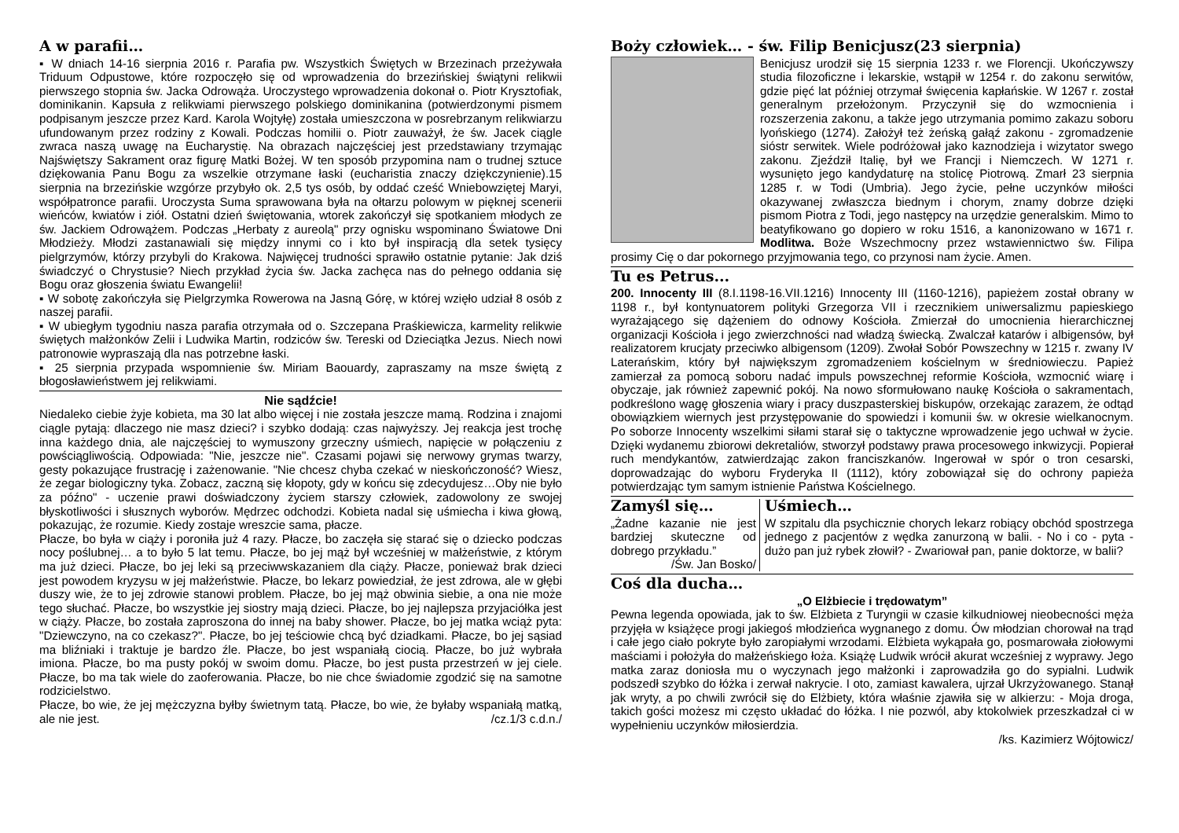A w parafii…
▪ W dniach 14-16 sierpnia 2016 r. Parafia pw. Wszystkich Świętych w Brzezinach przeżywała Triduum Odpustowe, które rozpoczęło się od wprowadzenia do brzezińskiej świątyni relikwii pierwszego stopnia św. Jacka Odrowąża. Uroczystego wprowadzenia dokonał o. Piotr Krysztofiak, dominikanin. Kapsuła z relikwiami pierwszego polskiego dominikanina (potwierdzonymi pismem podpisanym jeszcze przez Kard. Karola Wojtyłę) została umieszczona w posrebrzanym relikwiarzu ufundowanym przez rodziny z Kowali. Podczas homilii o. Piotr zauważył, że św. Jacek ciągle zwraca naszą uwagę na Eucharystię. Na obrazach najczęściej jest przedstawiany trzymając Najświętszy Sakrament oraz figurę Matki Bożej. W ten sposób przypomina nam o trudnej sztuce dziękowania Panu Bogu za wszelkie otrzymane łaski (eucharistia znaczy dziękczynienie).15 sierpnia na brzezińskie wzgórze przybyło ok. 2,5 tys osób, by oddać cześć Wniebowziętej Maryi, współpatronce parafii. Uroczysta Suma sprawowana była na ołtarzu polowym w pięknej scenerii wieńców, kwiatów i ziół. Ostatni dzień świętowania, wtorek zakończył się spotkaniem młodych ze św. Jackiem Odrowążem. Podczas „Herbaty z aureolą" przy ognisku wspominano Światowe Dni Młodzieży. Młodzi zastanawiali się między innymi co i kto był inspiracją dla setek tysięcy pielgrzymów, którzy przybyli do Krakowa. Najwięcej trudności sprawiło ostatnie pytanie: Jak dziś świadczyć o Chrystusie? Niech przykład życia św. Jacka zachęca nas do pełnego oddania się Bogu oraz głoszenia światu Ewangelii!
▪ W sobotę zakończyła się Pielgrzymka Rowerowa na Jasną Górę, w której wzięło udział 8 osób z naszej parafii.
▪ W ubiegłym tygodniu nasza parafia otrzymała od o. Szczepana Praśkiewicza, karmelity relikwie świętych małżonków Zelii i Ludwika Martin, rodziców św. Tereski od Dzieciątka Jezus. Niech nowi patronowie wypraszają dla nas potrzebne łaski.
▪ 25 sierpnia przypada wspomnienie św. Miriam Baouardy, zapraszamy na msze świętą z błogosławieństwem jej relikwiami.
Nie sądźcie!
Niedaleko ciebie żyje kobieta, ma 30 lat albo więcej i nie została jeszcze mamą. Rodzina i znajomi ciągle pytają: dlaczego nie masz dzieci? i szybko dodają: czas najwyższy. Jej reakcja jest trochę inna każdego dnia, ale najczęściej to wymuszony grzeczny uśmiech, napięcie w połączeniu z powściągliwością. Odpowiada: "Nie, jeszcze nie". Czasami pojawi się nerwowy grymas twarzy, gesty pokazujące frustrację i zażenowanie. "Nie chcesz chyba czekać w nieskończoność? Wiesz, że zegar biologiczny tyka. Zobacz, zaczną się kłopoty, gdy w końcu się zdecydujesz…Oby nie było za późno" - uczenie prawi doświadczony życiem starszy człowiek, zadowolony ze swojej błyskotliwości i słusznych wyborów. Mędrzec odchodzi. Kobieta nadal się uśmiecha i kiwa głową, pokazując, że rozumie. Kiedy zostaje wreszcie sama, płacze.
Płacze, bo była w ciąży i poroniła już 4 razy. Płacze, bo zaczęła się starać się o dziecko podczas nocy poślubnej… a to było 5 lat temu. Płacze, bo jej mąż był wcześniej w małżeństwie, z którym ma już dzieci. Płacze, bo jej leki są przeciwwskazaniem dla ciąży. Płacze, ponieważ brak dzieci jest powodem kryzysu w jej małżeństwie. Płacze, bo lekarz powiedział, że jest zdrowa, ale w głębi duszy wie, że to jej zdrowie stanowi problem. Płacze, bo jej mąż obwinia siebie, a ona nie może tego słuchać. Płacze, bo wszystkie jej siostry mają dzieci. Płacze, bo jej najlepsza przyjaciółka jest w ciąży. Płacze, bo została zaproszona do innej na baby shower. Płacze, bo jej matka wciąż pyta: "Dziewczyno, na co czekasz?". Płacze, bo jej teściowie chcą być dziadkami. Płacze, bo jej sąsiad ma bliźniaki i traktuje je bardzo źle. Płacze, bo jest wspaniałą ciocią. Płacze, bo już wybrała imiona. Płacze, bo ma pusty pokój w swoim domu. Płacze, bo jest pusta przestrzeń w jej ciele. Płacze, bo ma tak wiele do zaoferowania. Płacze, bo nie chce świadomie zgodzić się na samotne rodzicielstwo.
Płacze, bo wie, że jej mężczyzna byłby świetnym tatą. Płacze, bo wie, że byłaby wspaniałą matką, ale nie jest. /cz.1/3 c.d.n./
Boży człowiek… - św. Filip Benicjusz(23 sierpnia)
Benicjusz urodził się 15 sierpnia 1233 r. we Florencji. Ukończywszy studia filozoficzne i lekarskie, wstąpił w 1254 r. do zakonu serwitów, gdzie pięć lat później otrzymał święcenia kapłańskie. W 1267 r. został generalnym przełożonym. Przyczynił się do wzmocnienia i rozszerzenia zakonu, a także jego utrzymania pomimo zakazu soboru lyońskiego (1274). Założył też żeńską gałąź zakonu - zgromadzenie sióstr serwitek. Wiele podróżował jako kaznodzieja i wizytator swego zakonu. Zjeździł Italię, był we Francji i Niemczech. W 1271 r. wysunięto jego kandydaturę na stolicę Piotrową. Zmarł 23 sierpnia 1285 r. w Todi (Umbria). Jego życie, pełne uczynków miłości okazywanej zwłaszcza biednym i chorym, znamy dobrze dzięki pismom Piotra z Todi, jego następcy na urzędzie generalskim. Mimo to beatyfikowano go dopiero w roku 1516, a kanonizowano w 1671 r. Modlitwa. Boże Wszechmocny przez wstawiennictwo św. Filipa prosimy Cię o dar pokornego przyjmowania tego, co przynosi nam życie. Amen.
Tu es Petrus...
200. Innocenty III (8.I.1198-16.VII.1216) Innocenty III (1160-1216), papieżem został obrany w 1198 r., był kontynuatorem polityki Grzegorza VII i rzecznikiem uniwersalizmu papieskiego wyrażającego się dążeniem do odnowy Kościoła. Zmierzał do umocnienia hierarchicznej organizacji Kościoła i jego zwierzchności nad władzą świecką. Zwalczał katarów i albigensów, był realizatorem krucjaty przeciwko albigensom (1209). Zwołał Sobór Powszechny w 1215 r. zwany IV Laterańskim, który był największym zgromadzeniem kościelnym w średniowieczu. Papież zamierzał za pomocą soboru nadać impuls powszechnej reformie Kościoła, wzmocnić wiarę i obyczaje, jak również zapewnić pokój. Na nowo sformułowano naukę Kościoła o sakramentach, podkreślono wagę głoszenia wiary i pracy duszpasterskiej biskupów, orzekając zarazem, że odtąd obowiązkiem wiernych jest przystępowanie do spowiedzi i komunii św. w okresie wielkanocnym. Po soborze Innocenty wszelkimi siłami starał się o taktyczne wprowadzenie jego uchwał w życie. Dzięki wydanemu zbiorowi dekretaliów, stworzył podstawy prawa procesowego inkwizycji. Popierał ruch mendykantów, zatwierdzając zakon franciszkanów. Ingerował w spór o tron cesarski, doprowadzając do wyboru Fryderyka II (1112), który zobowiązał się do ochrony papieża potwierdzając tym samym istnienie Państwa Kościelnego.
Zamyśl się…
„Żadne kazanie nie jest bardziej skuteczne od dobrego przykładu.”
/Św. Jan Bosko/
Uśmiech…
W szpitalu dla psychicznie chorych lekarz robiący obchód spostrzega jednego z pacjentów z wędka zanurzoną w balii. - No i co - pyta - dużo pan już rybek złowił? - Zwariował pan, panie doktorze, w balii?
Coś dla ducha…
„O Elżbiecie i trędowatym”
Pewna legenda opowiada, jak to św. Elżbieta z Turyngii w czasie kilkudniowej nieobecności męża przyjęła w książęce progi jakiegoś młodzieńca wygnanego z domu. Ów młodzian chorował na trąd i całe jego ciało pokryte było zaropiałymi wrzodami. Elżbieta wykąpała go, posmarowała ziołowymi maściami i położyła do małżeńskiego łoża. Książę Ludwik wrócił akurat wcześniej z wyprawy. Jego matka zaraz doniosła mu o wyczynach jego małżonki i zaprowadziła go do sypialni. Ludwik podszedł szybko do łóżka i zerwał nakrycie. I oto, zamiast kawalera, ujrzał Ukrzyżowanego. Stanął jak wryty, a po chwili zwrócił się do Elżbiety, która właśnie zjawiła się w alkierzu: - Moja droga, takich gości możesz mi często układać do łóżka. I nie pozwól, aby ktokolwiek przeszkadzał ci w wypełnieniu uczynków miłosierdzia.
/ks. Kazimierz Wójtowicz/